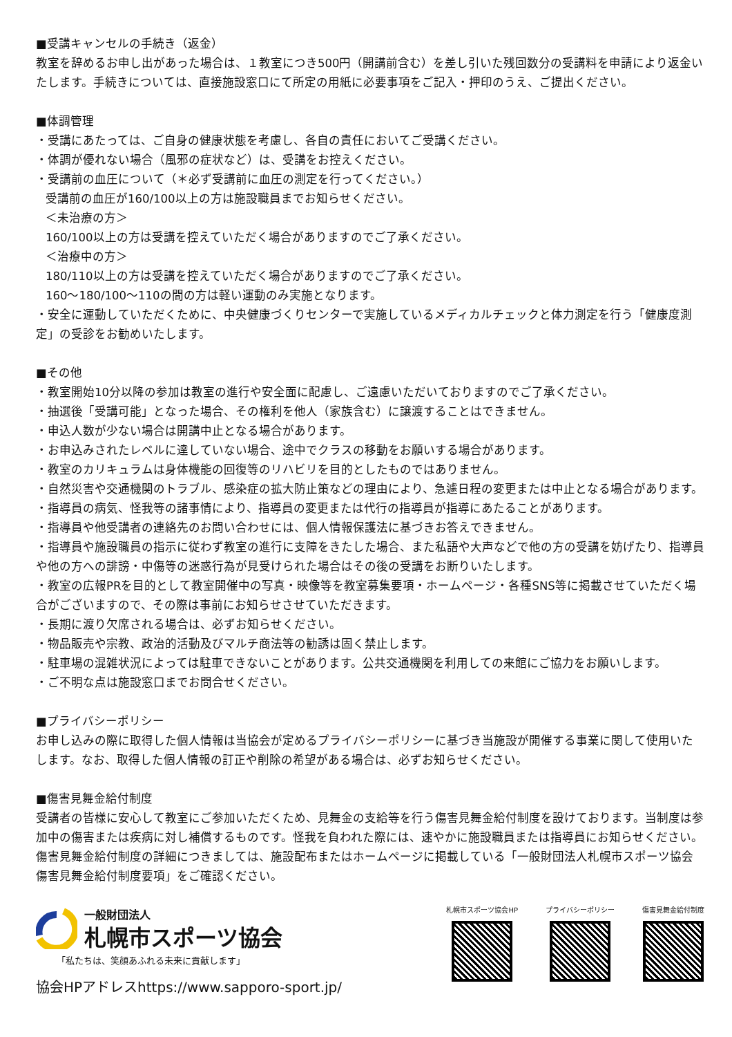■受講キャンセルの手続き（返金）
教室を辞めるお申し出があった場合は、１教室につき500円（開講前含む）を差し引いた残回数分の受講料を申請により返金いたします。手続きについては、直接施設窓口にて所定の用紙に必要事項をご記入・押印のうえ、ご提出ください。
■体調管理
・受講にあたっては、ご自身の健康状態を考慮し、各自の責任においてご受講ください。
・体調が優れない場合（風邪の症状など）は、受講をお控えください。
・受講前の血圧について（＊必ず受講前に血圧の測定を行ってください。）
受講前の血圧が160/100以上の方は施設職員までお知らせください。
＜未治療の方＞
160/100以上の方は受講を控えていただく場合がありますのでご了承ください。
＜治療中の方＞
180/110以上の方は受講を控えていただく場合がありますのでご了承ください。
160～180/100～110の間の方は軽い運動のみ実施となります。
・安全に運動していただくために、中央健康づくりセンターで実施しているメディカルチェックと体力測定を行う「健康度測定」の受診をお勧めいたします。
■その他
・教室開始10分以降の参加は教室の進行や安全面に配慮し、ご遠慮いただいておりますのでご了承ください。
・抽選後「受講可能」となった場合、その権利を他人（家族含む）に譲渡することはできません。
・申込人数が少ない場合は開講中止となる場合があります。
・お申込みされたレベルに達していない場合、途中でクラスの移動をお願いする場合があります。
・教室のカリキュラムは身体機能の回復等のリハビリを目的としたものではありません。
・自然災害や交通機関のトラブル、感染症の拡大防止策などの理由により、急遽日程の変更または中止となる場合があります。
・指導員の病気、怪我等の諸事情により、指導員の変更または代行の指導員が指導にあたることがあります。
・指導員や他受講者の連絡先のお問い合わせには、個人情報保護法に基づきお答えできません。
・指導員や施設職員の指示に従わず教室の進行に支障をきたした場合、また私語や大声などで他の方の受講を妨げたり、指導員や他の方への誹謗・中傷等の迷惑行為が見受けられた場合はその後の受講をお断りいたします。
・教室の広報PRを目的として教室開催中の写真・映像等を教室募集要項・ホームページ・各種SNS等に掲載させていただく場合がございますので、その際は事前にお知らせさせていただきます。
・長期に渡り欠席される場合は、必ずお知らせください。
・物品販売や宗教、政治的活動及びマルチ商法等の勧誘は固く禁止します。
・駐車場の混雑状況によっては駐車できないことがあります。公共交通機関を利用しての来館にご協力をお願いします。
・ご不明な点は施設窓口までお問合せください。
■プライバシーポリシー
お申し込みの際に取得した個人情報は当協会が定めるプライバシーポリシーに基づき当施設が開催する事業に関して使用いたします。なお、取得した個人情報の訂正や削除の希望がある場合は、必ずお知らせください。
■傷害見舞金給付制度
受講者の皆様に安心して教室にご参加いただくため、見舞金の支給等を行う傷害見舞金給付制度を設けております。当制度は参加中の傷害または疾病に対し補償するものです。怪我を負われた際には、速やかに施設職員または指導員にお知らせください。傷害見舞金給付制度の詳細につきましては、施設配布またはホームページに掲載している「一般財団法人札幌市スポーツ協会傷害見舞金給付制度要項」をご確認ください。
一般財団法人
札幌市スポーツ協会
「私たちは、笑顔あふれる未来に貢献します」
協会HPアドレスhttps://www.sapporo-sport.jp/
札幌市スポーツ協会HP プライバシーポリシー 傷害見舞金給付制度